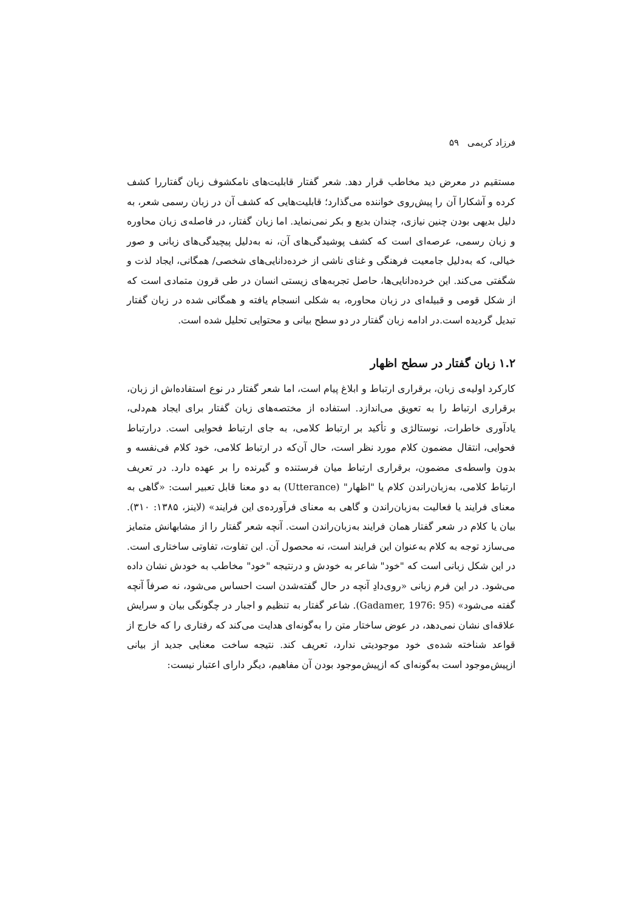فرزاد کریمی ۵۹
مستقیم در معرض دید مخاطب قرار دهد. شعر گفتار قابلیت‌های نامکشوف زبان گفتاررا کشف کرده و آشکارا آن را پیش‌روی خواننده می‌گذارد؛ قابلیت‌هایی که کشف آن در زبان رسمی شعر، به دلیل بدیهی بودن چنین نیازی، چندان بدیع و بکر نمی‌نماید. اما زبان گفتار، در فاصله‌ی زبان محاوره و زبان رسمی، عرصه‌ای است که کشف پوشیدگی‌های آن، نه به‌دلیل پیچیدگی‌های زبانی و صور خیالی، که به‌دلیل جامعیت فرهنگی و غنای ناشی از خرده‌دانایی‌های شخصی/ همگانی، ایجاد لذت و شگفتی می‌کند. این خرده‌دانایی‌ها، حاصل تجربه‌های زیستی انسان در طی قرون متمادی است که از شکل قومی و قبیله‌ای در زبان محاوره، به شکلی انسجام یافته و همگانی شده در زبان گفتار تبدیل گردیده است.در ادامه زبان گفتار در دو سطح بیانی و محتوایی تحلیل شده است.
۱.۲ زبان گفتار در سطح اظهار
کارکرد اولیه‌ی زبان، برقراری ارتباط و ابلاغ پیام است، اما شعر گفتار در نوع استفاده‌اش از زبان، برقراری ارتباط را به تعویق می‌اندازد. استفاده از مختصه‌های زبان گفتار برای ایجاد هم‌دلی، یادآوری خاطرات، نوستالژی و تأکید بر ارتباط کلامی، به جای ارتباط فحوایی است. درارتباط فحوایی، انتقال مضمون کلام مورد نظر است، حال آن‌که در ارتباط کلامی، خود کلام فی‌نفسه و بدون واسطه‌ی مضمون، برقراری ارتباط میان فرستنده و گیرنده را بر عهده دارد. در تعریف ارتباط کلامی، به‌زبان‌راندن کلام یا "اظهار" (Utterance) به دو معنا قابل تعبیر است: «گاهی به معنای فرایند یا فعالیت به‌زبان‌راندن و گاهی به معنای فرآورده‌ی این فرایند» (لاینز، ۱۳۸۵: ۳۱۰). بیان یا کلام در شعر گفتار همان فرایند به‌زبان‌راندن است. آنچه شعر گفتار را از مشابهانش متمایز می‌سازد توجه به کلام به‌عنوان این فرایند است، نه محصول آن. این تفاوت، تفاوتی ساختاری است. در این شکل زبانی است که "خود" شاعر به خودش و درنتیجه "خود" مخاطب به خودش نشان داده می‌شود. در این فرم زبانی «روی‌دادِ آنچه در حال گفته‌شدن است احساس می‌شود، نه صرفاً آنچه گفته می‌شود» (Gadamer, 1976: 95). شاعر گفتار به تنظیم و اجبار در چگونگی بیان و سرایش علاقه‌ای نشان نمی‌دهد، در عوض ساختار متن را به‌گونه‌ای هدایت می‌کند که رفتاری را که خارج از قواعد شناخته شده‌ی خود موجودیتی ندارد، تعریف کند. نتیجه ساخت معنایی جدید از بیانی ازپیش‌موجود است به‌گونه‌ای که ازپیش‌موجود بودن آن مفاهیم، دیگر دارای اعتبار نیست: